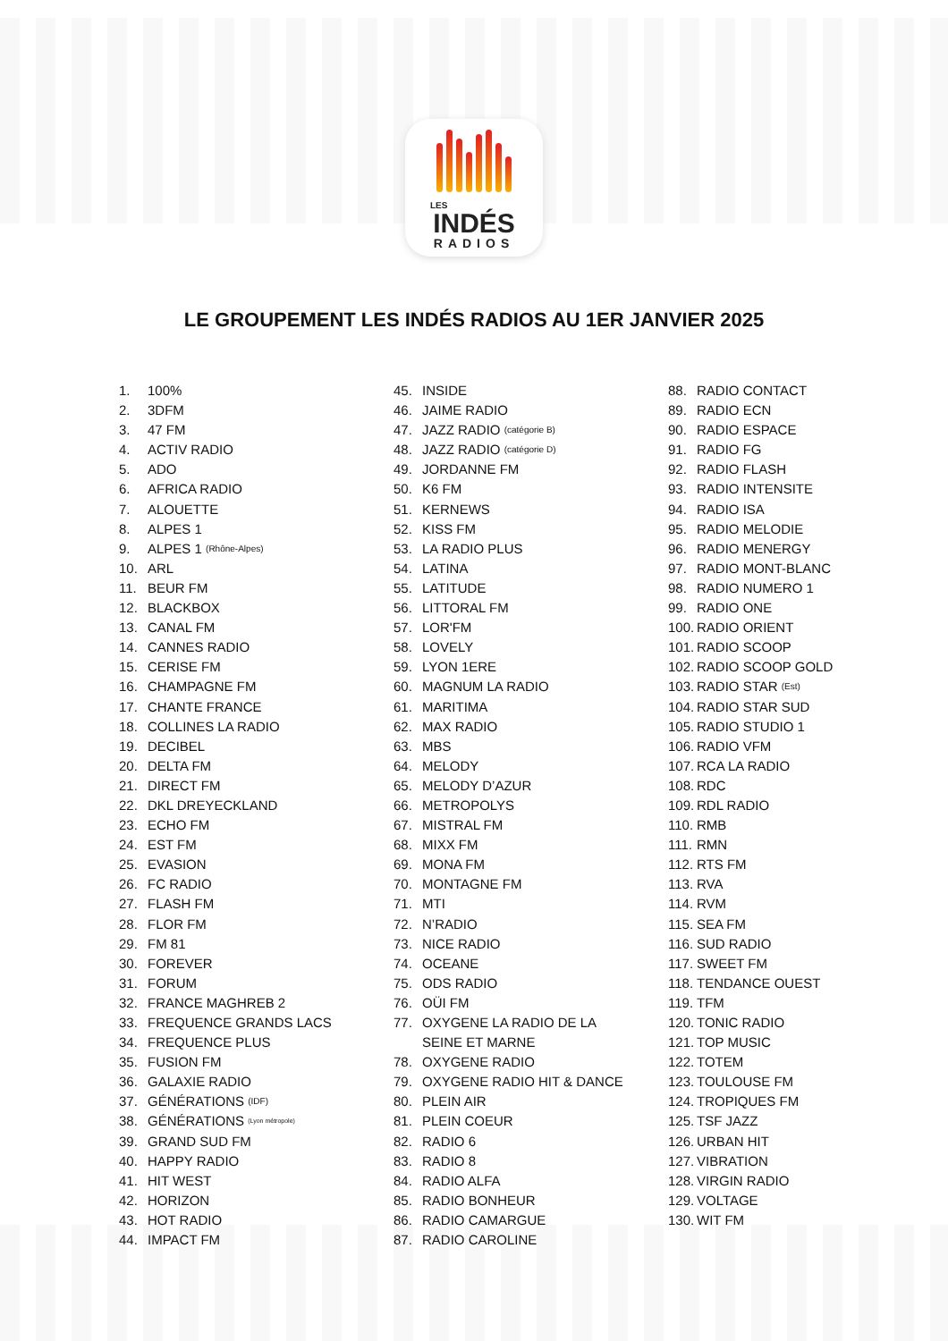LES
INDÉS
RADIOS
LE GROUPEMENT LES INDÉS RADIOS AU 1ER JANVIER 2025
1. 100%
2. 3DFM
3. 47 FM
4. ACTIV RADIO
5. ADO
6. AFRICA RADIO
7. ALOUETTE
8. ALPES 1
9. ALPES 1 (Rhône-Alpes)
10. ARL
11. BEUR FM
12. BLACKBOX
13. CANAL FM
14. CANNES RADIO
15. CERISE FM
16. CHAMPAGNE FM
17. CHANTE FRANCE
18. COLLINES LA RADIO
19. DECIBEL
20. DELTA FM
21. DIRECT FM
22. DKL DREYECKLAND
23. ECHO FM
24. EST FM
25. EVASION
26. FC RADIO
27. FLASH FM
28. FLOR FM
29. FM 81
30. FOREVER
31. FORUM
32. FRANCE MAGHREB 2
33. FREQUENCE GRANDS LACS
34. FREQUENCE PLUS
35. FUSION FM
36. GALAXIE RADIO
37. GÉNÉRATIONS (IDF)
38. GÉNÉRATIONS (Lyon métropole)
39. GRAND SUD FM
40. HAPPY RADIO
41. HIT WEST
42. HORIZON
43. HOT RADIO
44. IMPACT FM
45. INSIDE
46. JAIME RADIO
47. JAZZ RADIO (catégorie B)
48. JAZZ RADIO (catégorie D)
49. JORDANNE FM
50. K6 FM
51. KERNEWS
52. KISS FM
53. LA RADIO PLUS
54. LATINA
55. LATITUDE
56. LITTORAL FM
57. LOR'FM
58. LOVELY
59. LYON 1ERE
60. MAGNUM LA RADIO
61. MARITIMA
62. MAX RADIO
63. MBS
64. MELODY
65. MELODY D’AZUR
66. METROPOLYS
67. MISTRAL FM
68. MIXX FM
69. MONA FM
70. MONTAGNE FM
71. MTI
72. N’RADIO
73. NICE RADIO
74. OCEANE
75. ODS RADIO
76. OÜI FM
77. OXYGENE LA RADIO DE LA
SEINE ET MARNE
78. OXYGENE RADIO
79. OXYGENE RADIO HIT & DANCE
80. PLEIN AIR
81. PLEIN COEUR
82. RADIO 6
83. RADIO 8
84. RADIO ALFA
85. RADIO BONHEUR
86. RADIO CAMARGUE
87. RADIO CAROLINE
88. RADIO CONTACT
89. RADIO ECN
90. RADIO ESPACE
91. RADIO FG
92. RADIO FLASH
93. RADIO INTENSITE
94. RADIO ISA
95. RADIO MELODIE
96. RADIO MENERGY
97. RADIO MONT-BLANC
98. RADIO NUMERO 1
99. RADIO ONE
100. RADIO ORIENT
101. RADIO SCOOP
102. RADIO SCOOP GOLD
103. RADIO STAR (Est)
104. RADIO STAR SUD
105. RADIO STUDIO 1
106. RADIO VFM
107. RCA LA RADIO
108. RDC
109. RDL RADIO
110. RMB
111. RMN
112. RTS FM
113. RVA
114. RVM
115. SEA FM
116. SUD RADIO
117. SWEET FM
118. TENDANCE OUEST
119. TFM
120. TONIC RADIO
121. TOP MUSIC
122. TOTEM
123. TOULOUSE FM
124. TROPIQUES FM
125. TSF JAZZ
126. URBAN HIT
127. VIBRATION
128. VIRGIN RADIO
129. VOLTAGE
130. WIT FM